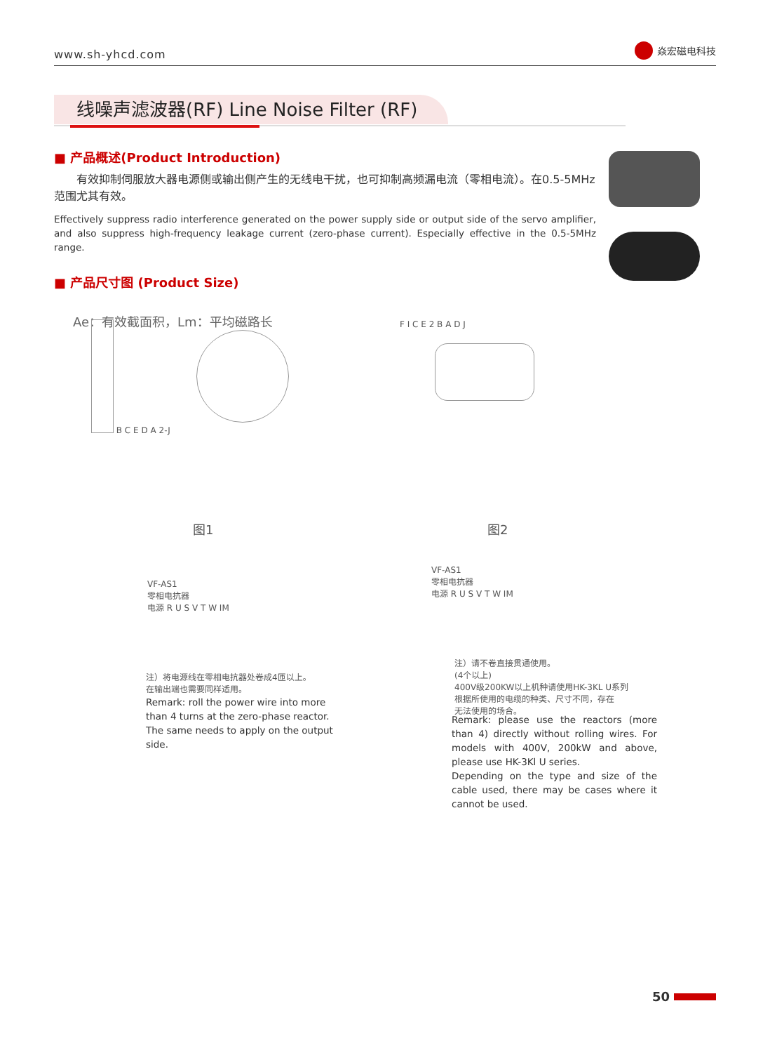www.sh-yhcd.com
焱宏磁电科技
线噪声滤波器(RF) Line Noise Filter (RF)
■ 产品概述(Product Introduction)
有效抑制伺服放大器电源侧或输出侧产生的无线电干扰，也可抑制高频漏电流（零相电流）。在0.5-5MHz范围尤其有效。
Effectively suppress radio interference generated on the power supply side or output side of the servo amplifier, and also suppress high-frequency leakage current (zero-phase current). Especially effective in the 0.5-5MHz range.
■ 产品尺寸图 (Product Size)
Ae：有效截面积，Lm：平均磁路长
B C E D A 2-J
图1
F I C E 2 B A D J
图2
VF-AS1
零相电抗器
电源 R U S V T W IM
注）将电源线在零相电抗器处卷成4匝以上。
在输出端也需要同样适用。
Remark: roll the power wire into more than 4 turns at the zero-phase reactor. The same needs to apply on the output side.
VF-AS1
零相电抗器
电源 R U S V T W IM
注）请不卷直接贯通使用。
(4个以上)
400V级200KW以上机种请使用HK-3KL U系列
根据所使用的电缆的种类、尺寸不同，存在
无法使用的场合。
Remark: please use the reactors (more than 4) directly without rolling wires. For models with 400V, 200kW and above, please use HK-3Kl U series.
Depending on the type and size of the cable used, there may be cases where it cannot be used.
50